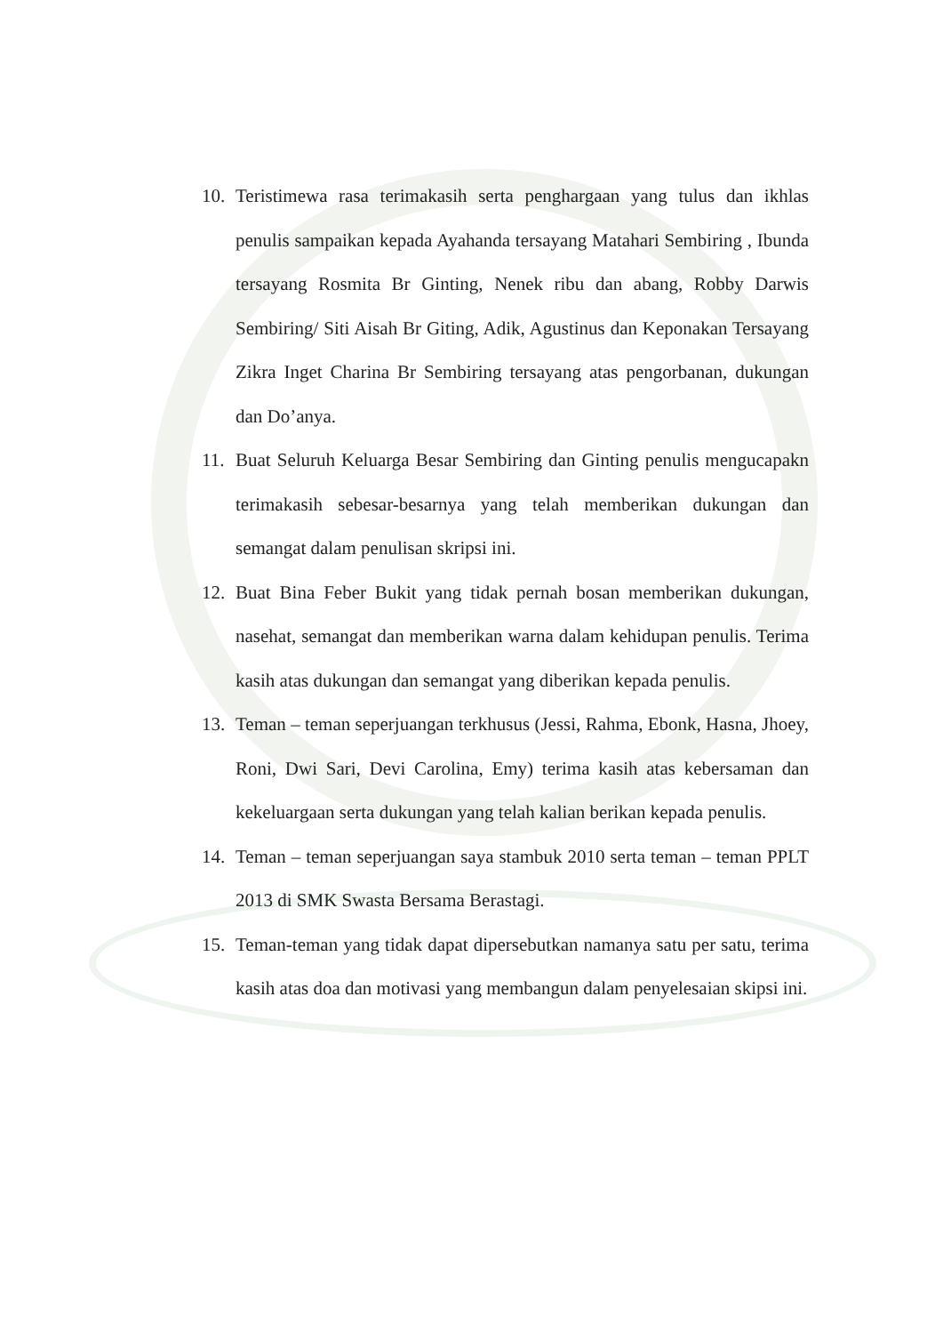10. Teristimewa rasa terimakasih serta penghargaan yang tulus dan ikhlas penulis sampaikan kepada Ayahanda tersayang Matahari Sembiring , Ibunda tersayang Rosmita Br Ginting, Nenek ribu dan abang, Robby Darwis Sembiring/ Siti Aisah Br Giting, Adik, Agustinus dan Keponakan Tersayang Zikra Inget Charina Br Sembiring tersayang atas pengorbanan, dukungan dan Do’anya.
11. Buat Seluruh Keluarga Besar Sembiring dan Ginting penulis mengucapakn terimakasih sebesar-besarnya yang telah memberikan dukungan dan semangat dalam penulisan skripsi ini.
12. Buat Bina Feber Bukit yang tidak pernah bosan memberikan dukungan, nasehat, semangat dan memberikan warna dalam kehidupan penulis. Terima kasih atas dukungan dan semangat yang diberikan kepada penulis.
13. Teman – teman seperjuangan terkhusus (Jessi, Rahma, Ebonk, Hasna, Jhoey, Roni, Dwi Sari, Devi Carolina, Emy) terima kasih atas kebersaman dan kekeluargaan serta dukungan yang telah kalian berikan kepada penulis.
14. Teman – teman seperjuangan saya stambuk 2010 serta teman – teman PPLT 2013 di SMK Swasta Bersama Berastagi.
15. Teman-teman yang tidak dapat dipersebutkan namanya satu per satu, terima kasih atas doa dan motivasi yang membangun dalam penyelesaian skipsi ini.